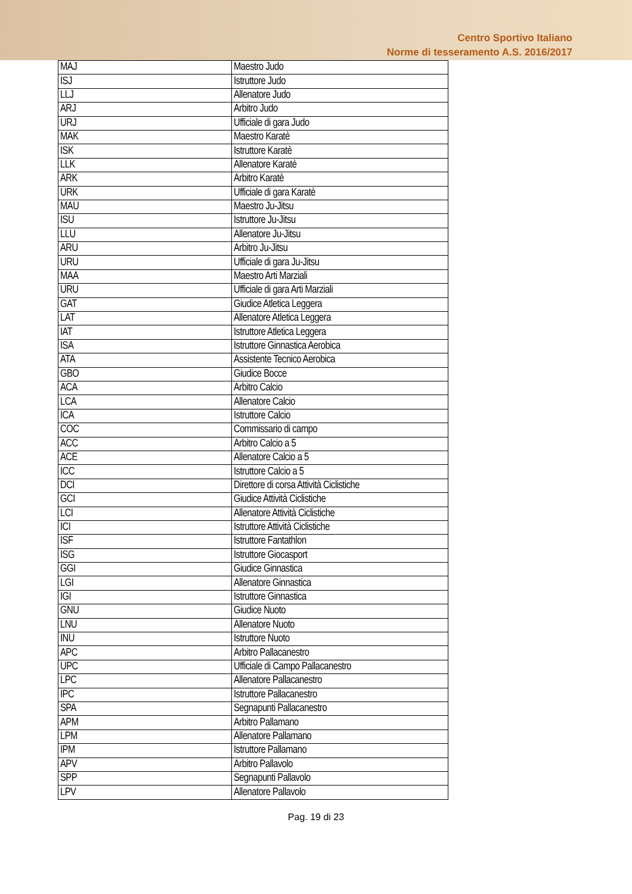Centro Sportivo Italiano
Norme di tesseramento A.S. 2016/2017
| MAJ | Maestro Judo |
| ISJ | Istruttore Judo |
| LLJ | Allenatore Judo |
| ARJ | Arbitro Judo |
| URJ | Ufficiale di gara Judo |
| MAK | Maestro Karatè |
| ISK | Istruttore Karatè |
| LLK | Allenatore Karatè |
| ARK | Arbitro Karatè |
| URK | Ufficiale di gara Karatè |
| MAU | Maestro Ju-Jitsu |
| ISU | Istruttore Ju-Jitsu |
| LLU | Allenatore Ju-Jitsu |
| ARU | Arbitro Ju-Jitsu |
| URU | Ufficiale di gara Ju-Jitsu |
| MAA | Maestro Arti Marziali |
| URU | Ufficiale di gara Arti Marziali |
| GAT | Giudice Atletica Leggera |
| LAT | Allenatore Atletica Leggera |
| IAT | Istruttore Atletica Leggera |
| ISA | Istruttore Ginnastica Aerobica |
| ATA | Assistente Tecnico Aerobica |
| GBO | Giudice Bocce |
| ACA | Arbitro Calcio |
| LCA | Allenatore Calcio |
| ICA | Istruttore Calcio |
| COC | Commissario di campo |
| ACC | Arbitro Calcio a 5 |
| ACE | Allenatore Calcio a 5 |
| ICC | Istruttore Calcio a 5 |
| DCI | Direttore di corsa Attività Ciclistiche |
| GCI | Giudice Attività Ciclistiche |
| LCI | Allenatore Attività Ciclistiche |
| ICI | Istruttore Attività Ciclistiche |
| ISF | Istruttore Fantathlon |
| ISG | Istruttore Giocasport |
| GGI | Giudice Ginnastica |
| LGI | Allenatore Ginnastica |
| IGI | Istruttore Ginnastica |
| GNU | Giudice Nuoto |
| LNU | Allenatore Nuoto |
| INU | Istruttore Nuoto |
| APC | Arbitro Pallacanestro |
| UPC | Ufficiale di Campo Pallacanestro |
| LPC | Allenatore Pallacanestro |
| IPC | Istruttore Pallacanestro |
| SPA | Segnapunti Pallacanestro |
| APM | Arbitro Pallamano |
| LPM | Allenatore Pallamano |
| IPM | Istruttore Pallamano |
| APV | Arbitro Pallavolo |
| SPP | Segnapunti Pallavolo |
| LPV | Allenatore Pallavolo |
Pag. 19 di 23